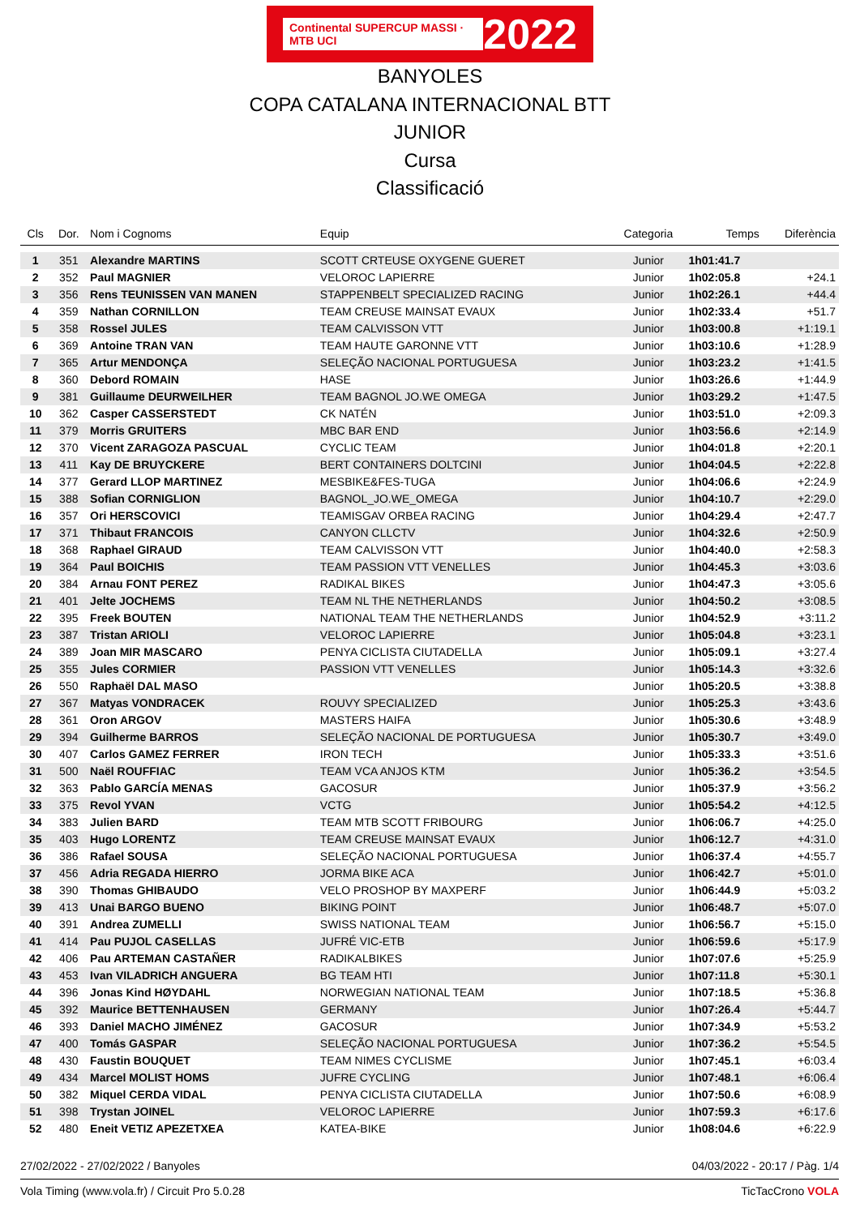Continental SUPERCUP MASSI · MTB UCI 2022
BANYOLES
COPA CATALANA INTERNACIONAL BTT
JUNIOR
Cursa
Classificació
| Cls | Dor. | Nom i Cognoms | Equip | Categoria | Temps | Diferència |
| --- | --- | --- | --- | --- | --- | --- |
| 1 | 351 | Alexandre MARTINS | SCOTT CRTEUSE OXYGENE GUERET | Junior | 1h01:41.7 | |
| 2 | 352 | Paul MAGNIER | VELOROC LAPIERRE | Junior | 1h02:05.8 | +24.1 |
| 3 | 356 | Rens TEUNISSEN VAN MANEN | STAPPENBELT SPECIALIZED RACING | Junior | 1h02:26.1 | +44.4 |
| 4 | 359 | Nathan CORNILLON | TEAM CREUSE MAINSAT EVAUX | Junior | 1h02:33.4 | +51.7 |
| 5 | 358 | Rossel JULES | TEAM CALVISSON VTT | Junior | 1h03:00.8 | +1:19.1 |
| 6 | 369 | Antoine TRAN VAN | TEAM HAUTE GARONNE VTT | Junior | 1h03:10.6 | +1:28.9 |
| 7 | 365 | Artur MENDONÇA | SELEÇÃO NACIONAL PORTUGUESA | Junior | 1h03:23.2 | +1:41.5 |
| 8 | 360 | Debord ROMAIN | HASE | Junior | 1h03:26.6 | +1:44.9 |
| 9 | 381 | Guillaume DEURWEILHER | TEAM BAGNOL JO.WE OMEGA | Junior | 1h03:29.2 | +1:47.5 |
| 10 | 362 | Casper CASSERSTEDT | CK NATÉN | Junior | 1h03:51.0 | +2:09.3 |
| 11 | 379 | Morris GRUITERS | MBC BAR END | Junior | 1h03:56.6 | +2:14.9 |
| 12 | 370 | Vicent ZARAGOZA PASCUAL | CYCLIC TEAM | Junior | 1h04:01.8 | +2:20.1 |
| 13 | 411 | Kay DE BRUYCKERE | BERT CONTAINERS DOLTCINI | Junior | 1h04:04.5 | +2:22.8 |
| 14 | 377 | Gerard LLOP MARTINEZ | MESBIKE&FES-TUGA | Junior | 1h04:06.6 | +2:24.9 |
| 15 | 388 | Sofian CORNIGLION | BAGNOL_JO.WE_OMEGA | Junior | 1h04:10.7 | +2:29.0 |
| 16 | 357 | Ori HERSCOVICI | TEAMISGAV ORBEA RACING | Junior | 1h04:29.4 | +2:47.7 |
| 17 | 371 | Thibaut FRANCOIS | CANYON CLLCTV | Junior | 1h04:32.6 | +2:50.9 |
| 18 | 368 | Raphael GIRAUD | TEAM CALVISSON VTT | Junior | 1h04:40.0 | +2:58.3 |
| 19 | 364 | Paul BOICHIS | TEAM PASSION VTT VENELLES | Junior | 1h04:45.3 | +3:03.6 |
| 20 | 384 | Arnau FONT PEREZ | RADIKAL BIKES | Junior | 1h04:47.3 | +3:05.6 |
| 21 | 401 | Jelte JOCHEMS | TEAM NL THE NETHERLANDS | Junior | 1h04:50.2 | +3:08.5 |
| 22 | 395 | Freek BOUTEN | NATIONAL TEAM THE NETHERLANDS | Junior | 1h04:52.9 | +3:11.2 |
| 23 | 387 | Tristan ARIOLI | VELOROC LAPIERRE | Junior | 1h05:04.8 | +3:23.1 |
| 24 | 389 | Joan MIR MASCARO | PENYA CICLISTA CIUTADELLA | Junior | 1h05:09.1 | +3:27.4 |
| 25 | 355 | Jules CORMIER | PASSION VTT VENELLES | Junior | 1h05:14.3 | +3:32.6 |
| 26 | 550 | Raphaël DAL MASO | | Junior | 1h05:20.5 | +3:38.8 |
| 27 | 367 | Matyas VONDRACEK | ROUVY SPECIALIZED | Junior | 1h05:25.3 | +3:43.6 |
| 28 | 361 | Oron ARGOV | MASTERS HAIFA | Junior | 1h05:30.6 | +3:48.9 |
| 29 | 394 | Guilherme BARROS | SELEÇÃO NACIONAL DE PORTUGUESA | Junior | 1h05:30.7 | +3:49.0 |
| 30 | 407 | Carlos GAMEZ FERRER | IRON TECH | Junior | 1h05:33.3 | +3:51.6 |
| 31 | 500 | Naël ROUFFIAC | TEAM VCA ANJOS KTM | Junior | 1h05:36.2 | +3:54.5 |
| 32 | 363 | Pablo GARCÍA MENAS | GACOSUR | Junior | 1h05:37.9 | +3:56.2 |
| 33 | 375 | Revol YVAN | VCTG | Junior | 1h05:54.2 | +4:12.5 |
| 34 | 383 | Julien BARD | TEAM MTB SCOTT FRIBOURG | Junior | 1h06:06.7 | +4:25.0 |
| 35 | 403 | Hugo LORENTZ | TEAM CREUSE MAINSAT EVAUX | Junior | 1h06:12.7 | +4:31.0 |
| 36 | 386 | Rafael SOUSA | SELEÇÃO NACIONAL PORTUGUESA | Junior | 1h06:37.4 | +4:55.7 |
| 37 | 456 | Adria REGADA HIERRO | JORMA BIKE ACA | Junior | 1h06:42.7 | +5:01.0 |
| 38 | 390 | Thomas GHIBAUDO | VELO PROSHOP BY MAXPERF | Junior | 1h06:44.9 | +5:03.2 |
| 39 | 413 | Unai BARGO BUENO | BIKING POINT | Junior | 1h06:48.7 | +5:07.0 |
| 40 | 391 | Andrea ZUMELLI | SWISS NATIONAL TEAM | Junior | 1h06:56.7 | +5:15.0 |
| 41 | 414 | Pau PUJOL CASELLAS | JUFRÉ VIC-ETB | Junior | 1h06:59.6 | +5:17.9 |
| 42 | 406 | Pau ARTEMAN CASTAÑER | RADIKALBIKES | Junior | 1h07:07.6 | +5:25.9 |
| 43 | 453 | Ivan VILADRICH ANGUERA | BG TEAM HTI | Junior | 1h07:11.8 | +5:30.1 |
| 44 | 396 | Jonas Kind HØYDAHL | NORWEGIAN NATIONAL TEAM | Junior | 1h07:18.5 | +5:36.8 |
| 45 | 392 | Maurice BETTENHAUSEN | GERMANY | Junior | 1h07:26.4 | +5:44.7 |
| 46 | 393 | Daniel MACHO JIMÉNEZ | GACOSUR | Junior | 1h07:34.9 | +5:53.2 |
| 47 | 400 | Tomás GASPAR | SELEÇÃO NACIONAL PORTUGUESA | Junior | 1h07:36.2 | +5:54.5 |
| 48 | 430 | Faustin BOUQUET | TEAM NIMES CYCLISME | Junior | 1h07:45.1 | +6:03.4 |
| 49 | 434 | Marcel MOLIST HOMS | JUFRE CYCLING | Junior | 1h07:48.1 | +6:06.4 |
| 50 | 382 | Miquel CERDA VIDAL | PENYA CICLISTA CIUTADELLA | Junior | 1h07:50.6 | +6:08.9 |
| 51 | 398 | Trystan JOINEL | VELOROC LAPIERRE | Junior | 1h07:59.3 | +6:17.6 |
| 52 | 480 | Eneit VETIZ APEZETXEA | KATEA-BIKE | Junior | 1h08:04.6 | +6:22.9 |
27/02/2022 - 27/02/2022 / Banyoles 04/03/2022 - 20:17 / Pàg. 1/4
Vola Timing (www.vola.fr) / Circuit Pro 5.0.28 TicTacCrono VOLA